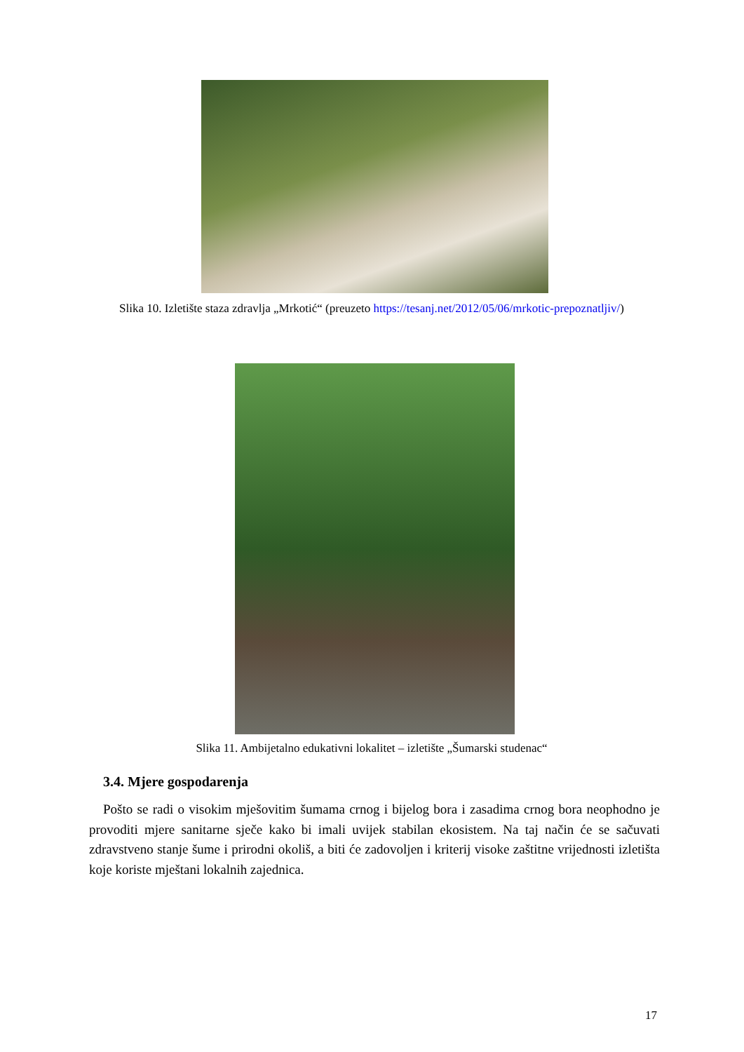Slika 10. Izletište staza zdravlja „Mrkotić“ (preuzeto https://tesanj.net/2012/05/06/mrkotic-prepoznatljiv/)
Slika 11. Ambijetalno edukativni lokalitet – izletište „Šumarski studenac“
3.4. Mjere gospodarenja
Pošto se radi o visokim mješovitim šumama crnog i bijelog bora i zasadima crnog bora neophodno je provoditi mjere sanitarne sječe kako bi imali uvijek stabilan ekosistem. Na taj način će se sačuvati zdravstveno stanje šume i prirodni okoliš, a biti će zadovoljen i kriterij visoke zaštitne vrijednosti izletišta koje koriste mještani lokalnih zajednica.
17